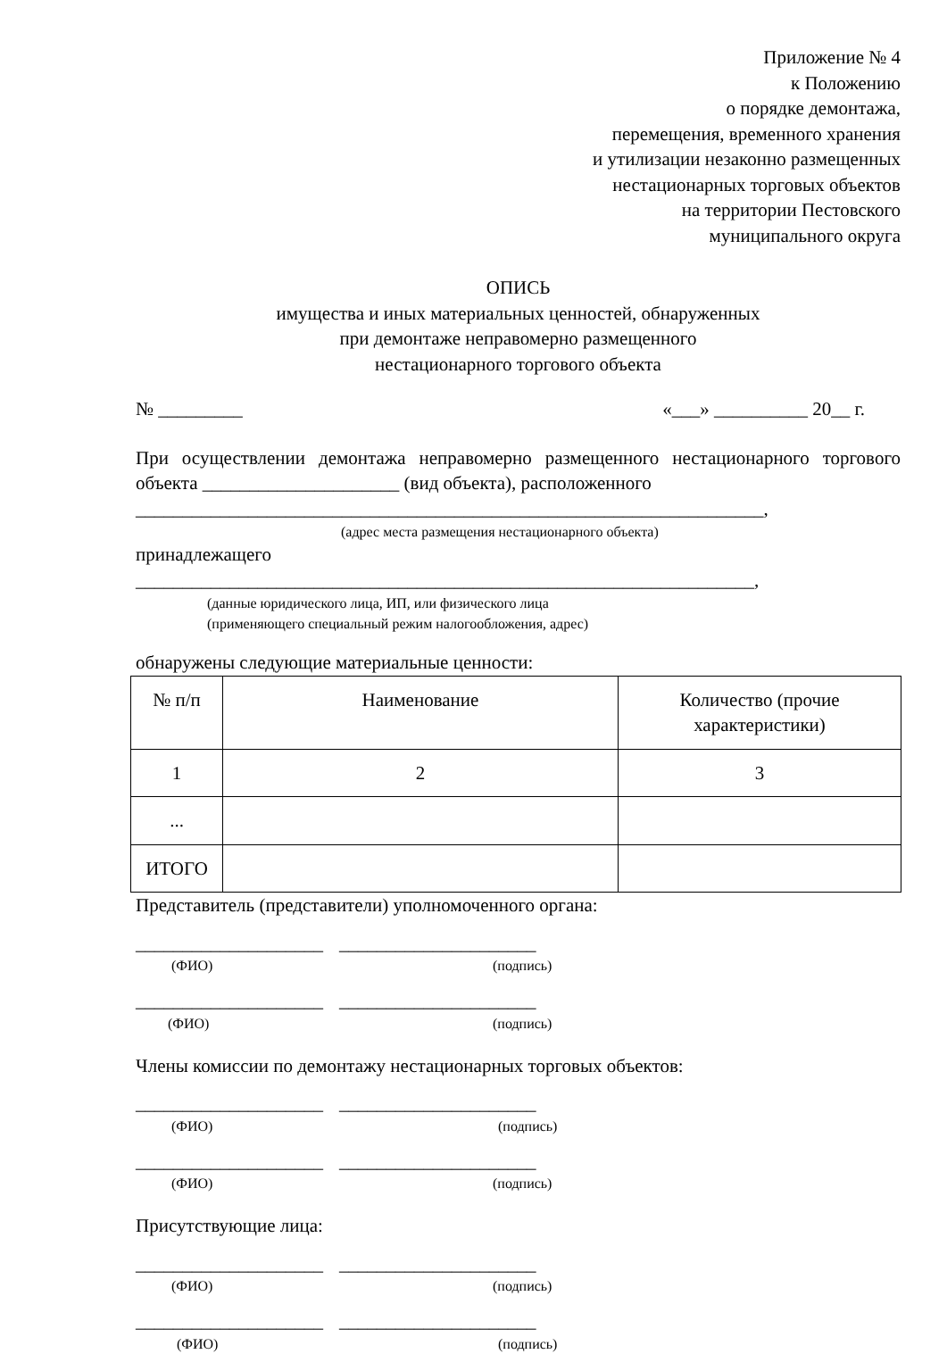Приложение № 4
к Положению
о порядке демонтажа,
перемещения, временного хранения
и утилизации незаконно размещенных
нестационарных торговых объектов
на территории Пестовского
муниципального округа
ОПИСЬ
имущества и иных материальных ценностей, обнаруженных
при демонтаже неправомерно размещенного
нестационарного торгового объекта
№ _________ «___» __________ 20__ г.
При осуществлении демонтажа неправомерно размещенного нестационарного торгового объекта _____________________ (вид объекта), расположенного
___________________________________________________________________,
(адрес места размещения нестационарного объекта)
принадлежащего
__________________________________________________________________,
(данные юридического лица, ИП, или физического лица
(применяющего специальный режим налогообложения, адрес)
обнаружены следующие материальные ценности:
| № п/п | Наименование | Количество (прочие характеристики) |
| 1 | 2 | 3 |
| ... | | |
| ИТОГО | | |
Представитель (представители) уполномоченного органа:
____________________ _____________________
(ФИО) (подпись)
____________________ _____________________
(ФИО) (подпись)
Члены комиссии по демонтажу нестационарных торговых объектов:
____________________ _____________________
(ФИО) (подпись)
____________________ _____________________
(ФИО) (подпись)
Присутствующие лица:
____________________ _____________________
(ФИО) (подпись)
____________________ _____________________
(ФИО) (подпись)